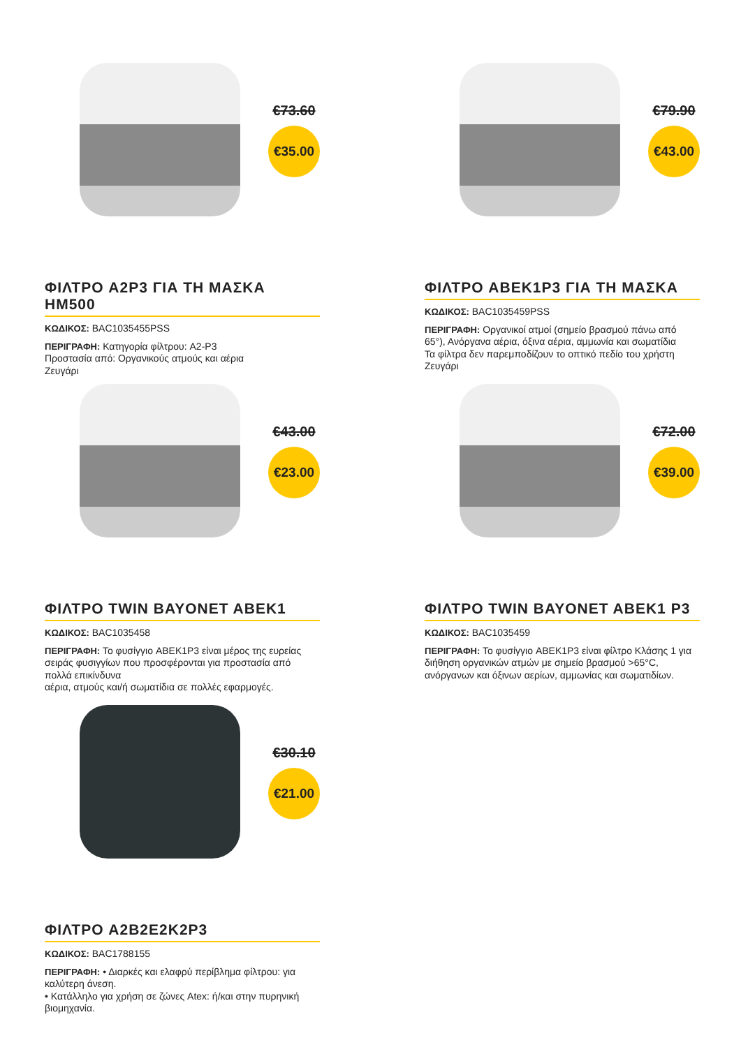€73.60
€35.00
ΦΙΛΤΡΟ A2P3 ΓΙΑ ΤΗ ΜΑΣΚΑ HM500
ΚΩΔΙΚΟΣ: BAC1035455PSS
ΠΕΡΙΓΡΑΦΗ: Κατηγορία φίλτρου: A2-P3
Προστασία από: Οργανικούς ατμούς και αέρια
Ζευγάρι
€79.90
€43.00
ΦΙΛΤΡΟ ABEK1P3 ΓΙΑ ΤΗ ΜΑΣΚΑ
ΚΩΔΙΚΟΣ: BAC1035459PSS
ΠΕΡΙΓΡΑΦΗ: Οργανικοί ατμοί (σημείο βρασμού πάνω από 65°), Ανόργανα αέρια, όξινα αέρια, αμμωνία και σωματίδια
Τα φίλτρα δεν παρεμποδίζουν το οπτικό πεδίο του χρήστη
Ζευγάρι
€43.00
€23.00
ΦΙΛΤΡΟ TWIN BAYONET ABEK1
ΚΩΔΙΚΟΣ: BAC1035458
ΠΕΡΙΓΡΑΦΗ: Το φυσίγγιο ABEK1P3 είναι μέρος της ευρείας σειράς φυσιγγίων που προσφέρονται για προστασία από πολλά επικίνδυνα
αέρια, ατμούς και/ή σωματίδια σε πολλές εφαρμογές.
€72.00
€39.00
ΦΙΛΤΡΟ TWIN BAYONET ABEK1 P3
ΚΩΔΙΚΟΣ: BAC1035459
ΠΕΡΙΓΡΑΦΗ: Το φυσίγγιο ABEK1P3 είναι φίλτρο Κλάσης 1 για διήθηση οργανικών ατμών με σημείο βρασμού >65°C, ανόργανων και όξινων αερίων, αμμωνίας και σωματιδίων.
€30.10
€21.00
ΦΙΛΤΡΟ A2B2E2K2P3
ΚΩΔΙΚΟΣ: BAC1788155
ΠΕΡΙΓΡΑΦΗ: • Διαρκές και ελαφρύ περίβλημα φίλτρου: για καλύτερη άνεση.
• Κατάλληλο για χρήση σε ζώνες Atex: ή/και στην πυρηνική βιομηχανία.